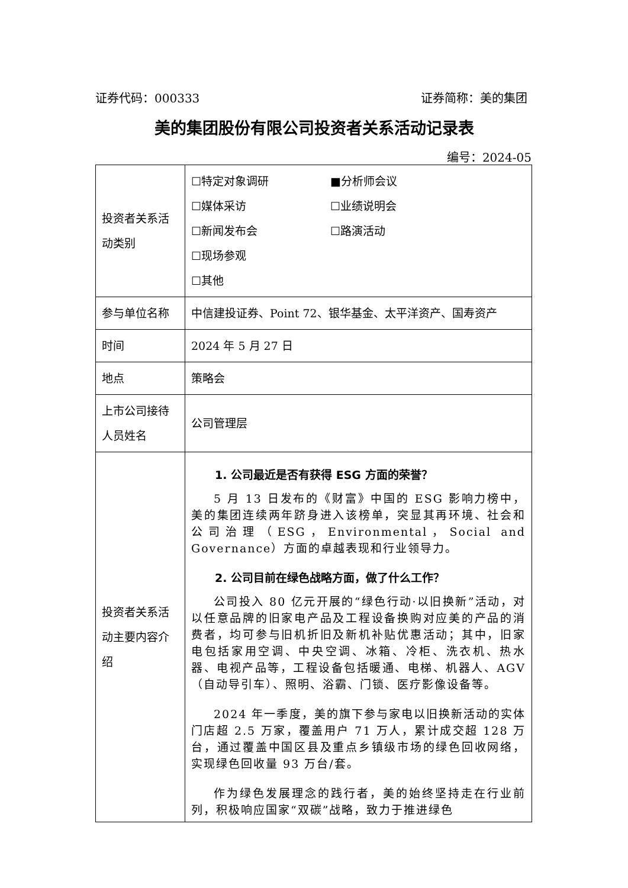证券代码：000333 证券简称：美的集团
美的集团股份有限公司投资者关系活动记录表
编号：2024-05
| 投资者关系活动类别 | ☐特定对象调研 ■分析师会议 ☐媒体采访 ☐业绩说明会 ☐新闻发布会 ☐路演活动 ☐现场参观 ☐其他 |
| 参与单位名称 | 中信建投证券、Point 72、银华基金、太平洋资产、国寿资产 |
| 时间 | 2024 年 5 月 27 日 |
| 地点 | 策略会 |
| 上市公司接待人员姓名 | 公司管理层 |
| 投资者关系活动主要内容介绍 | 1. 公司最近是否有获得 ESG 方面的荣誉？ 5 月 13 日发布的《财富》中国的 ESG 影响力榜中，美的集团连续两年跻身进入该榜单，突显其再环境、社会和公司治理（ESG，Environmental，Social and Governance）方面的卓越表现和行业领导力。 2. 公司目前在绿色战略方面，做了什么工作？ 公司投入 80 亿元开展的“绿色行动·以旧换新”活动，对以任意品牌的旧家电产品及工程设备换购对应美的产品的消费者，均可参与旧机折旧及新机补贴优惠活动；其中，旧家电包括家用空调、中央空调、冰箱、冷柜、洗衣机、热水器、电视产品等，工程设备包括暖通、电梯、机器人、AGV（自动导引车）、照明、浴霸、门锁、医疗影像设备等。 2024 年一季度，美的旗下参与家电以旧换新活动的实体门店超 2.5 万家，覆盖用户 71 万人，累计成交超 128 万台，通过覆盖中国区县及重点乡镇级市场的绿色回收网络，实现绿色回收量 93 万台/套。 作为绿色发展理念的践行者，美的始终坚持走在行业前列，积极响应国家“双碳”战略，致力于推进绿色 |